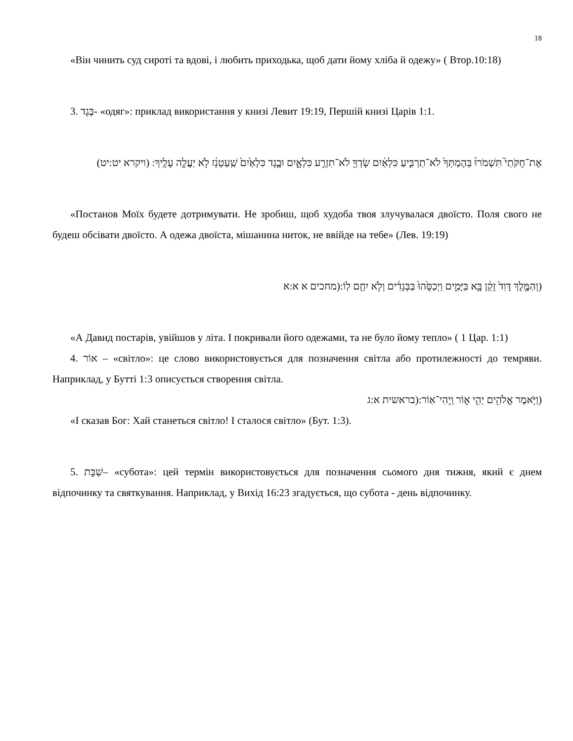18
«Він чинить суд сироті та вдові, і любить приходька, щоб дати йому хліба й одежу» ( Втор.10:18)
3. בֶּגֶד- «одяг»: приклад використання у книзі Левит 19:19, Першій книзі Царів 1:1.
אֶת־חֻקֹּתַי֮ תִּשְׁמֹרוּ֒ בְּהֶמְתְּךָ֙ לֹא־תַרְבִּ֣יעַ כִּלְאַ֔יִם שָׂדְךָ֖ לֹא־תִזְרַ֣ע כִּלְאָ֑יִם וּבֶ֤גֶד כִּלְאַ֙יִם֙ שַֽׁעַטְנֵ֔ז לֹ֥א יַעֲלֶ֖ה עָלֶֽיךָ: (ויקרא יט:יט)
«Постанов Моїх будете дотримувати. Не зробиш, щоб худоба твоя злучувалася двоїсто. Поля свого не будеш обсівати двоїсто. А одежа двоїста, мішанина ниток, не ввійде на тебе» (Лев. 19:19)
(וְהַמֶּ֤לֶךְ דָּוִד֙ זָקֵ֔ן בָּ֖א בַּיָּמִ֑ים וַיְכַסֻּ֙הוּ֙ בַּבְּגָדִ֔ים וְלֹ֥א יִחַ֖ם לֽוֹ:(מחכים א א:א
«А Давид постарів, увійшов у літа. І покривали його одежами, та не було йому тепло» ( 1 Цар. 1:1)
4. אוֹר – «світло»: це слово використовується для позначення світла або протилежності до темряви. Наприклад, у Бутті 1:3 описується створення світла.
(וַיֹּ֥אמֶר אֱלֹהִ֖ים יְהִ֣י א֑וֹר וַֽיְהִי־אֽוֹר:(בראשית א:ג
«І сказав Бог: Хай станеться світло! І сталося світло» (Бут. 1:3).
5. שַׁבָּת– «субота»: цей термін використовується для позначення сьомого дня тижня, який є днем відпочинку та святкування. Наприклад, у Вихід 16:23 згадується, що субота - день відпочинку.